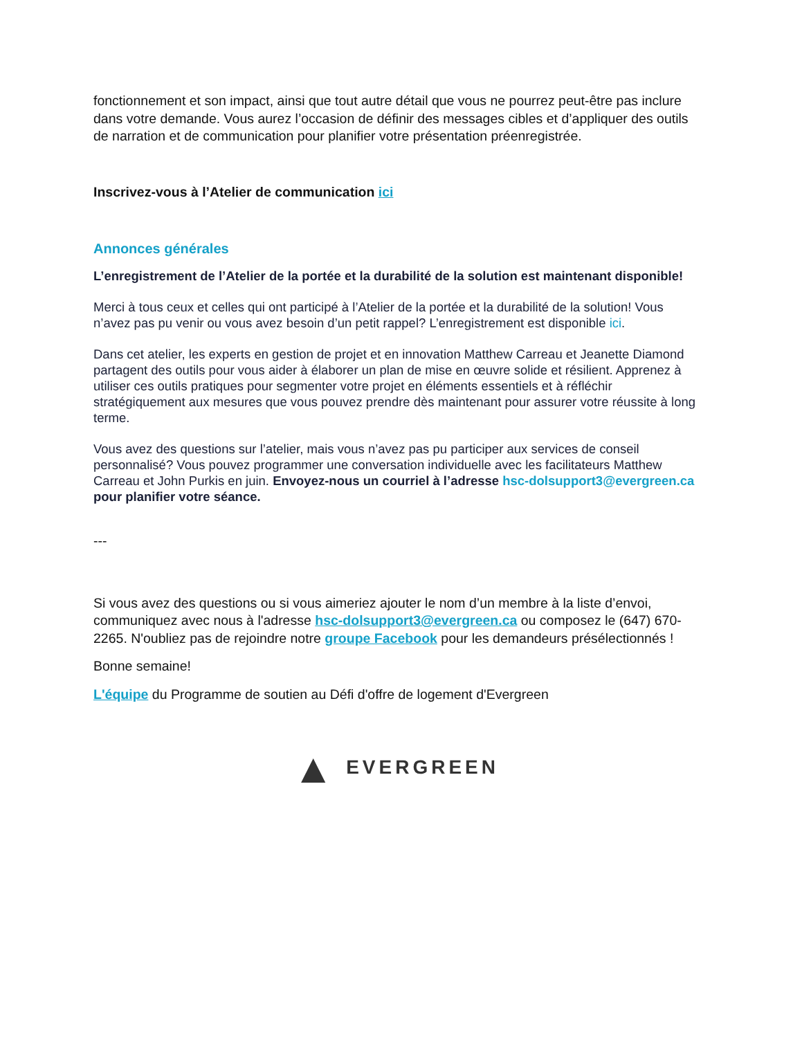fonctionnement et son impact, ainsi que tout autre détail que vous ne pourrez peut-être pas inclure dans votre demande. Vous aurez l’occasion de définir des messages cibles et d’appliquer des outils de narration et de communication pour planifier votre présentation préenregistrée.
Inscrivez-vous à l’Atelier de communication ici
Annonces générales
L’enregistrement de l’Atelier de la portée et la durabilité de la solution est maintenant disponible!
Merci à tous ceux et celles qui ont participé à l’Atelier de la portée et la durabilité de la solution! Vous n’avez pas pu venir ou vous avez besoin d’un petit rappel? L’enregistrement est disponible ici.
Dans cet atelier, les experts en gestion de projet et en innovation Matthew Carreau et Jeanette Diamond partagent des outils pour vous aider à élaborer un plan de mise en œuvre solide et résilient. Apprenez à utiliser ces outils pratiques pour segmenter votre projet en éléments essentiels et à réfléchir stratégiquement aux mesures que vous pouvez prendre dès maintenant pour assurer votre réussite à long terme.
Vous avez des questions sur l’atelier, mais vous n’avez pas pu participer aux services de conseil personnalisé? Vous pouvez programmer une conversation individuelle avec les facilitateurs Matthew Carreau et John Purkis en juin. Envoyez-nous un courriel à l’adresse hsc-dolsupport3@evergreen.ca pour planifier votre séance.
---
Si vous avez des questions ou si vous aimeriez ajouter le nom d’un membre à la liste d’envoi, communiquez avec nous à l'adresse hsc-dolsupport3@evergreen.ca ou composez le (647) 670-2265. N'oubliez pas de rejoindre notre groupe Facebook pour les demandeurs présélectionnés !
Bonne semaine!
L'équipe du Programme de soutien au Défi d'offre de logement d'Evergreen
▲ EVERGREEN